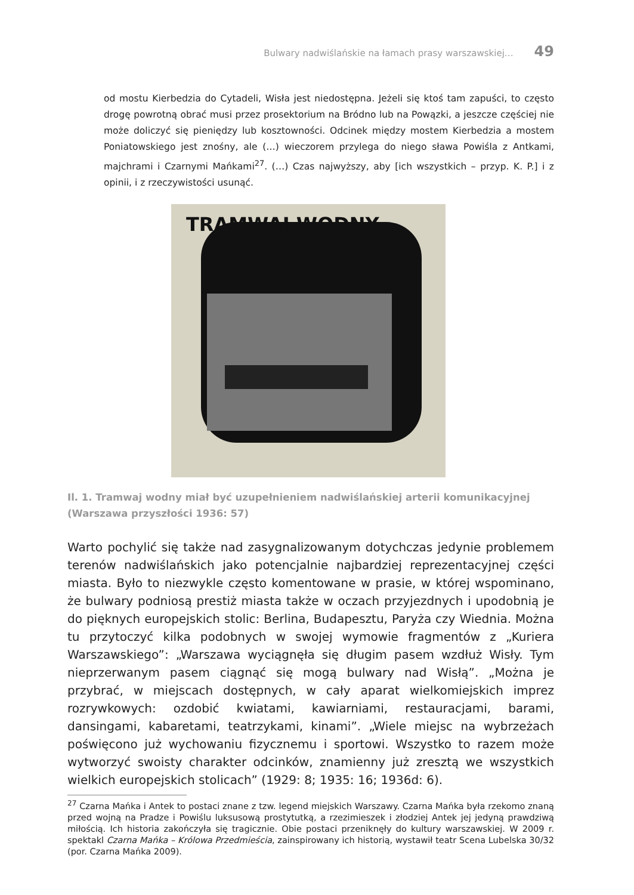Bulwary nadwiślańskie na łamach prasy warszawskiej… 49
od mostu Kierbedzia do Cytadeli, Wisła jest niedostępna. Jeżeli się ktoś tam zapuści, to często drogę powrotną obrać musi przez prosektorium na Bródno lub na Powązki, a jeszcze częściej nie może doliczyć się pieniędzy lub kosztowności. Odcinek między mostem Kierbedzia a mostem Poniatowskiego jest znośny, ale (…) wieczorem przylega do niego sława Powiśla z Antkami, majchrami i Czarnymi Mańkami<sup>27</sup>. (…) Czas najwyższy, aby [ich wszystkich – przyp. K. P.] i z opinii, i z rzeczywistości usunąć.
TRAMWAJ WODNY
.
Il. 1. Tramwaj wodny miał być uzupełnieniem nadwiślańskiej arterii komunikacyjnej (Warszawa przyszłości 1936: 57)
Warto pochylić się także nad zasygnalizowanym dotychczas jedynie problemem terenów nadwiślańskich jako potencjalnie najbardziej reprezentacyjnej części miasta. Było to niezwykle często komentowane w prasie, w której wspominano, że bulwary podniosą prestiż miasta także w oczach przyjezdnych i upodobnią je do pięknych europejskich stolic: Berlina, Budapesztu, Paryża czy Wiednia. Można tu przytoczyć kilka podobnych w swojej wymowie fragmentów z „Kuriera Warszawskiego”: „Warszawa wyciągnęła się długim pasem wzdłuż Wisły. Tym nieprzerwanym pasem ciągnąć się mogą bulwary nad Wisłą”. „Można je przybrać, w miejscach dostępnych, w cały aparat wielkomiejskich imprez rozrywkowych: ozdobić kwiatami, kawiarniami, restauracjami, barami, dansingami, kabaretami, teatrzykami, kinami”. „Wiele miejsc na wybrzeżach poświęcono już wychowaniu fizycznemu i sportowi. Wszystko to razem może wytworzyć swoisty charakter odcinków, znamienny już zresztą we wszystkich wielkich europejskich stolicach” (1929: 8; 1935: 16; 1936d: 6).
<sup>27</sup> Czarna Mańka i Antek to postaci znane z tzw. legend miejskich Warszawy. Czarna Mańka była rzekomo znaną przed wojną na Pradze i Powiślu luksusową prostytutką, a rzezimieszek i złodziej Antek jej jedyną prawdziwą miłością. Ich historia zakończyła się tragicznie. Obie postaci przeniknęły do kultury warszawskiej. W 2009 r. spektakl Czarna Mańka – Królowa Przedmieścia, zainspirowany ich historią, wystawił teatr Scena Lubelska 30/32 (por. Czarna Mańka 2009).